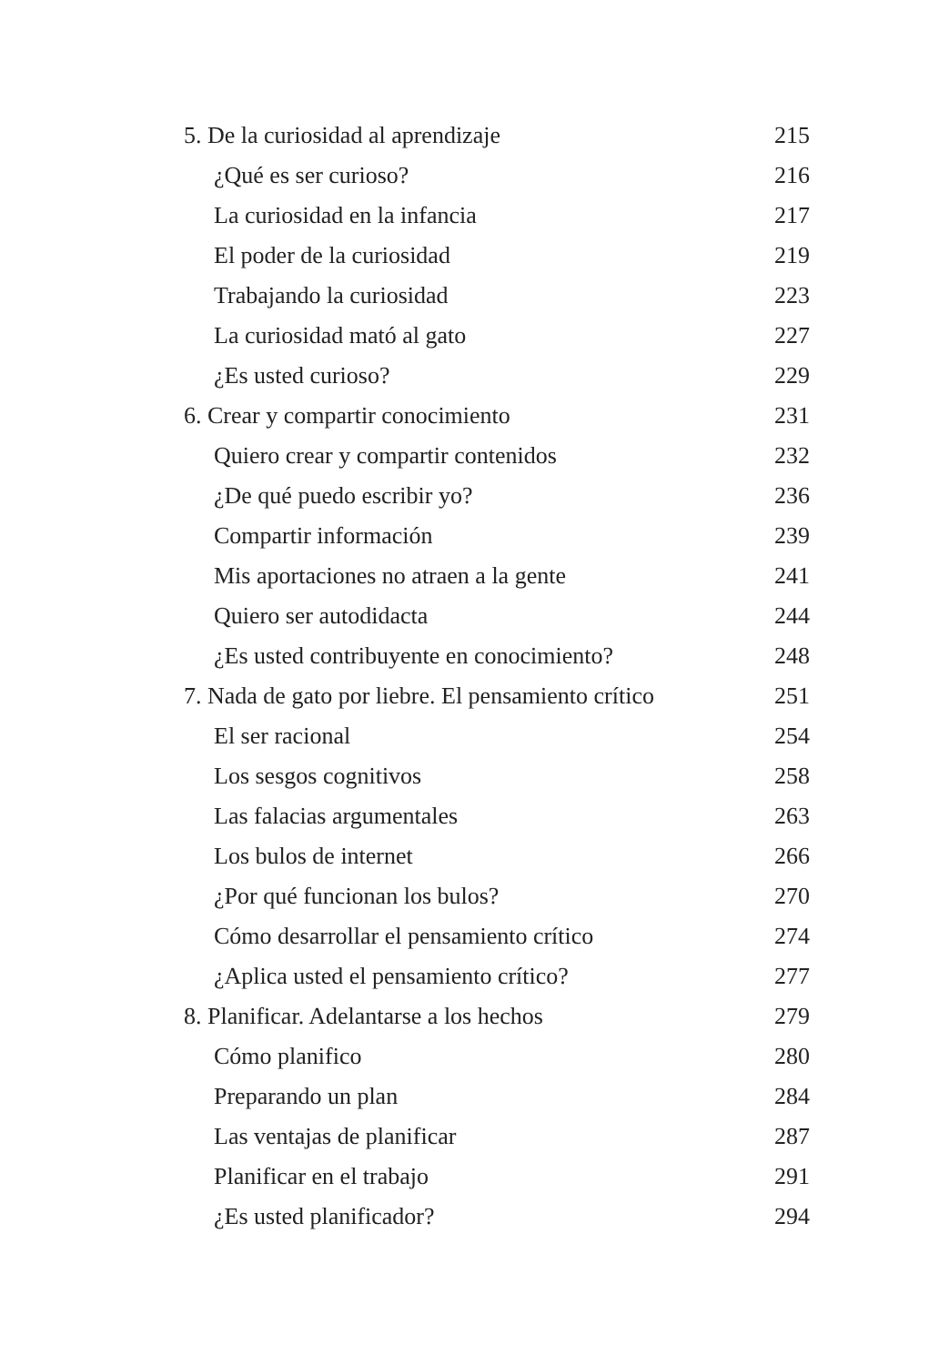5. De la curiosidad al aprendizaje 215
¿Qué es ser curioso? 216
La curiosidad en la infancia 217
El poder de la curiosidad 219
Trabajando la curiosidad 223
La curiosidad mató al gato 227
¿Es usted curioso? 229
6. Crear y compartir conocimiento 231
Quiero crear y compartir contenidos 232
¿De qué puedo escribir yo? 236
Compartir información 239
Mis aportaciones no atraen a la gente 241
Quiero ser autodidacta 244
¿Es usted contribuyente en conocimiento? 248
7. Nada de gato por liebre. El pensamiento crítico 251
El ser racional 254
Los sesgos cognitivos 258
Las falacias argumentales 263
Los bulos de internet 266
¿Por qué funcionan los bulos? 270
Cómo desarrollar el pensamiento crítico 274
¿Aplica usted el pensamiento crítico? 277
8. Planificar. Adelantarse a los hechos 279
Cómo planifico 280
Preparando un plan 284
Las ventajas de planificar 287
Planificar en el trabajo 291
¿Es usted planificador? 294